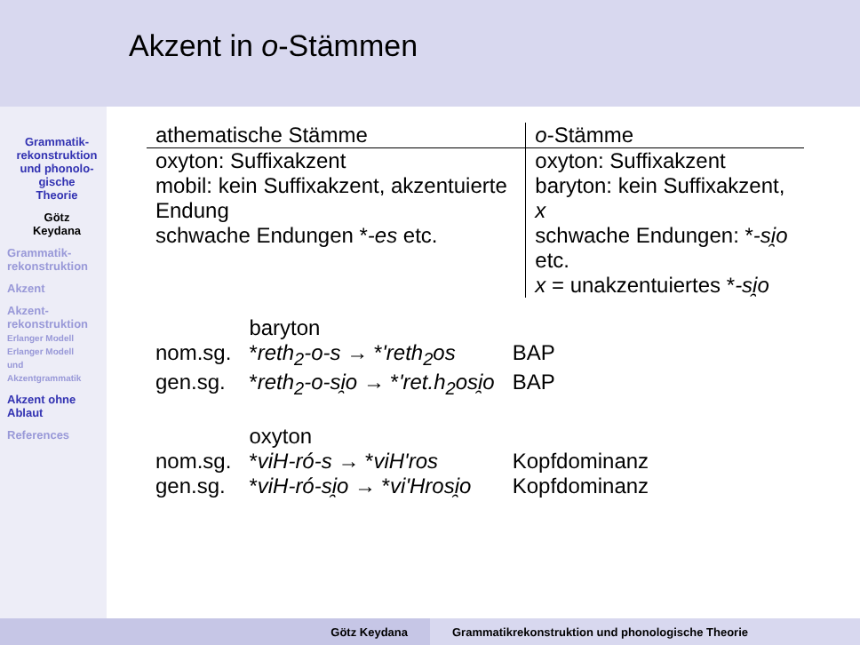Grammatik-
rekonstruktion
und phonolo-
gische
Theorie
Götz
Keydana
Grammatik-
rekonstruktion
Akzent
Akzent-
rekonstruktion
Erlanger Modell
Erlanger Modell
und
Akzentgrammatik
Akzent ohne
Ablaut
References
Akzent in o-Stämmen
| athematische Stämme | o -Stämme |
| --- | --- |
| oxyton: Suffixakzent mobil: kein Suffixakzent, akzentuierte Endung schwache Endungen * -es etc. | oxyton: Suffixakzent baryton: kein Suffixakzent, x schwache Endungen: * -si̯o etc. x = unakzentuiertes * -si̯o |
| | baryton | |
| nom.sg. | * reth<sub>2</sub>-o-s → * 'reth<sub>2</sub>os | BAP |
| gen.sg. | * reth<sub>2</sub>-o-si̯o → * 'ret.h<sub>2</sub>osi̯o | BAP |
| | oxyton | |
| nom.sg. | * viH-ró-s → * viH'ros | Kopfdominanz |
| gen.sg. | * viH-ró-si̯o → * vi'Hrosi̯o | Kopfdominanz |
Götz Keydana Grammatikrekonstruktion und phonologische Theorie